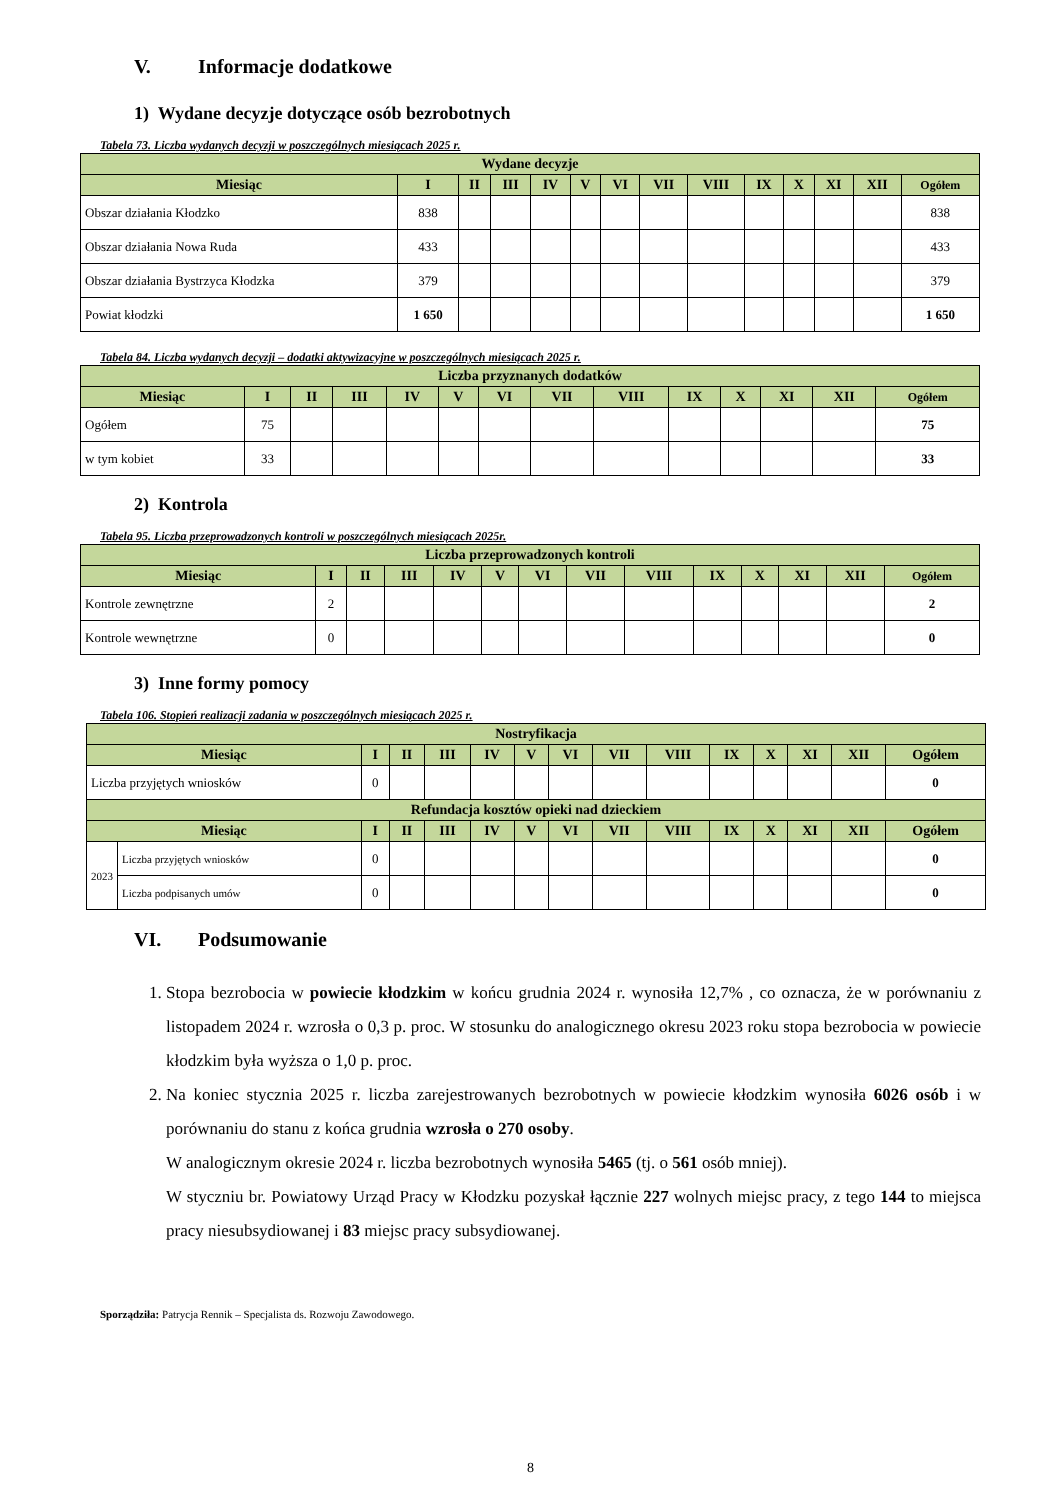V. Informacje dodatkowe
1) Wydane decyzje dotyczące osób bezrobotnych
Tabela 73. Liczba wydanych decyzji w poszczególnych miesiącach 2025 r.
| Wydane decyzje | | | | | | | | | | | | | |
| --- | --- | --- | --- | --- | --- | --- | --- | --- | --- | --- | --- | --- | --- |
| Miesiąc | I | II | III | IV | V | VI | VII | VIII | IX | X | XI | XII | Ogółem |
| Obszar działania Kłodzko | 838 | | | | | | | | | | | | 838 |
| Obszar działania Nowa Ruda | 433 | | | | | | | | | | | | 433 |
| Obszar działania Bystrzyca Kłodzka | 379 | | | | | | | | | | | | 379 |
| Powiat kłodzki | 1 650 | | | | | | | | | | | | 1 650 |
Tabela 84. Liczba wydanych decyzji – dodatki aktywizacyjne w poszczególnych miesiącach 2025 r.
| Liczba przyznanych dodatków | | | | | | | | | | | | | |
| --- | --- | --- | --- | --- | --- | --- | --- | --- | --- | --- | --- | --- | --- |
| Miesiąc | I | II | III | IV | V | VI | VII | VIII | IX | X | XI | XII | Ogółem |
| Ogółem | 75 | | | | | | | | | | | | 75 |
| w tym kobiet | 33 | | | | | | | | | | | | 33 |
2) Kontrola
Tabela 95. Liczba przeprowadzonych kontroli w poszczególnych miesiącach 2025r.
| Liczba przeprowadzonych kontroli | | | | | | | | | | | | | |
| --- | --- | --- | --- | --- | --- | --- | --- | --- | --- | --- | --- | --- | --- |
| Miesiąc | I | II | III | IV | V | VI | VII | VIII | IX | X | XI | XII | Ogółem |
| Kontrole zewnętrzne | 2 | | | | | | | | | | | | 2 |
| Kontrole wewnętrzne | 0 | | | | | | | | | | | | 0 |
3) Inne formy pomocy
Tabela 106. Stopień realizacji zadania w poszczególnych miesiącach 2025 r.
| Nostryfikacja | | | | | | | | | | | | | | |
| --- | --- | --- | --- | --- | --- | --- | --- | --- | --- | --- | --- | --- | --- | --- |
| Miesiąc | | I | II | III | IV | V | VI | VII | VIII | IX | X | XI | XII | Ogółem |
| Liczba przyjętych wniosków | | 0 | | | | | | | | | | | | 0 |
| Refundacja kosztów opieki nad dzieckiem | | | | | | | | | | | | | | |
| Miesiąc | | I | II | III | IV | V | VI | VII | VIII | IX | X | XI | XII | Ogółem |
| 2023 | Liczba przyjętych wniosków | 0 | | | | | | | | | | | | 0 |
| | Liczba podpisanych umów | 0 | | | | | | | | | | | | 0 |
VI. Podsumowanie
1. Stopa bezrobocia w powiecie kłodzkim w końcu grudnia 2024 r. wynosiła 12,7% , co oznacza, że w porównaniu z listopadem 2024 r. wzrosła o 0,3 p. proc. W stosunku do analogicznego okresu 2023 roku stopa bezrobocia w powiecie kłodzkim była wyższa o 1,0 p. proc.
2. Na koniec stycznia 2025 r. liczba zarejestrowanych bezrobotnych w powiecie kłodzkim wynosiła 6026 osób i w porównaniu do stanu z końca grudnia wzrosła o 270 osoby.
W analogicznym okresie 2024 r. liczba bezrobotnych wynosiła 5465 (tj. o 561 osób mniej).
W styczniu br. Powiatowy Urząd Pracy w Kłodzku pozyskał łącznie 227 wolnych miejsc pracy, z tego 144 to miejsca pracy niesubsydiowanej i 83 miejsc pracy subsydiowanej.
Sporządziła: Patrycja Rennik – Specjalista ds. Rozwoju Zawodowego.
8